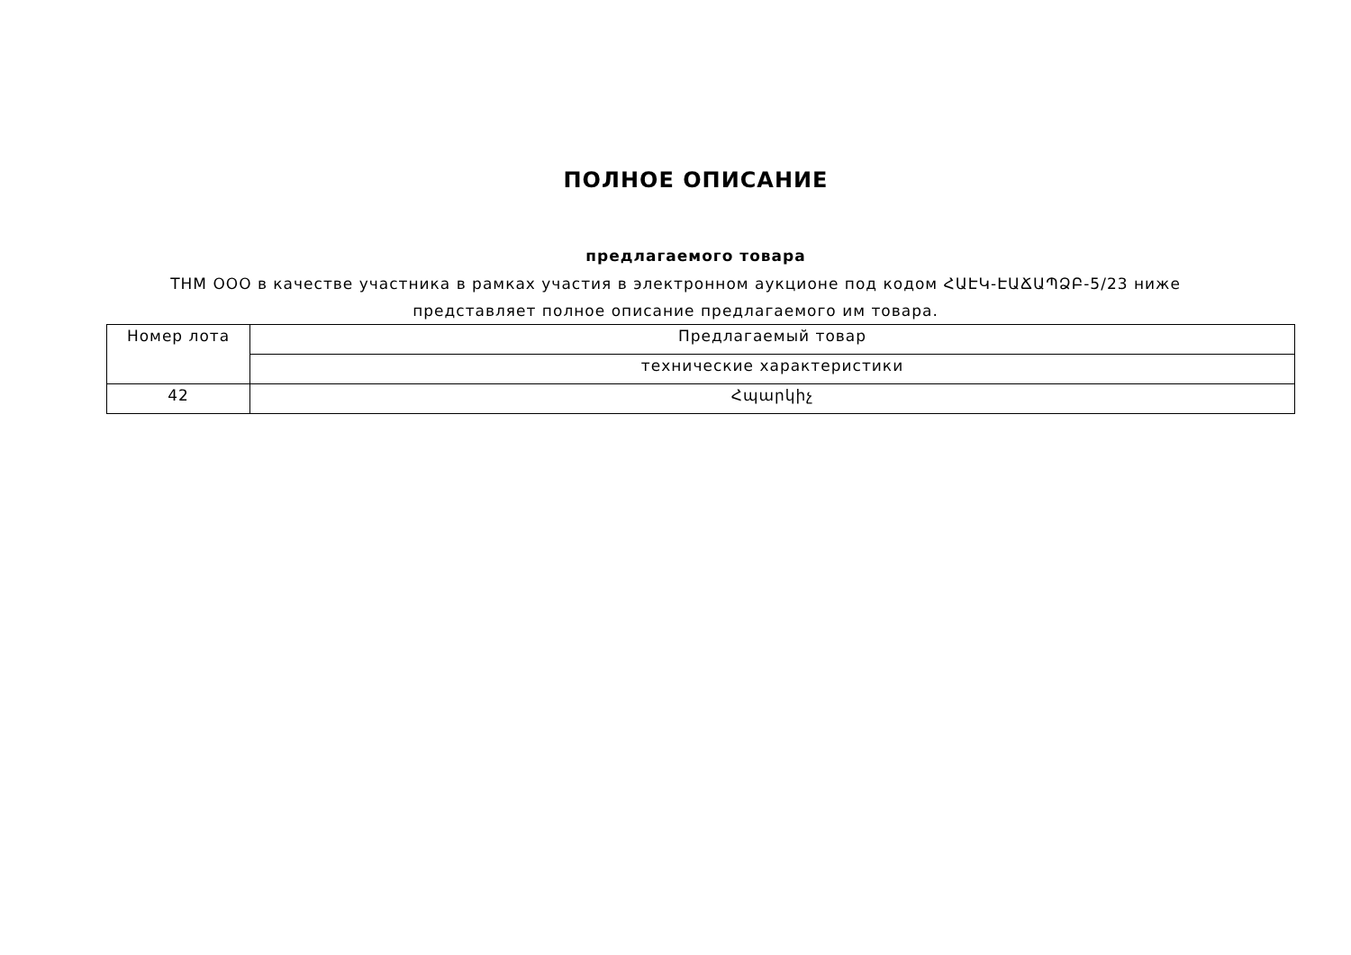ПОЛНОЕ ОПИСАНИЕ
предлагаемого товара
ТНМ ООО в качестве участника в рамках участия в электронном аукционе под кодом ՀԱԷԿ-ԷԱՃԱՊՁԲ-5/23 ниже представляет полное описание предлагаемого им товара.
| Номер лота | Предлагаемый товар |
| --- | --- |
| | технические характеристики |
| 42 | Հպարկիչ |